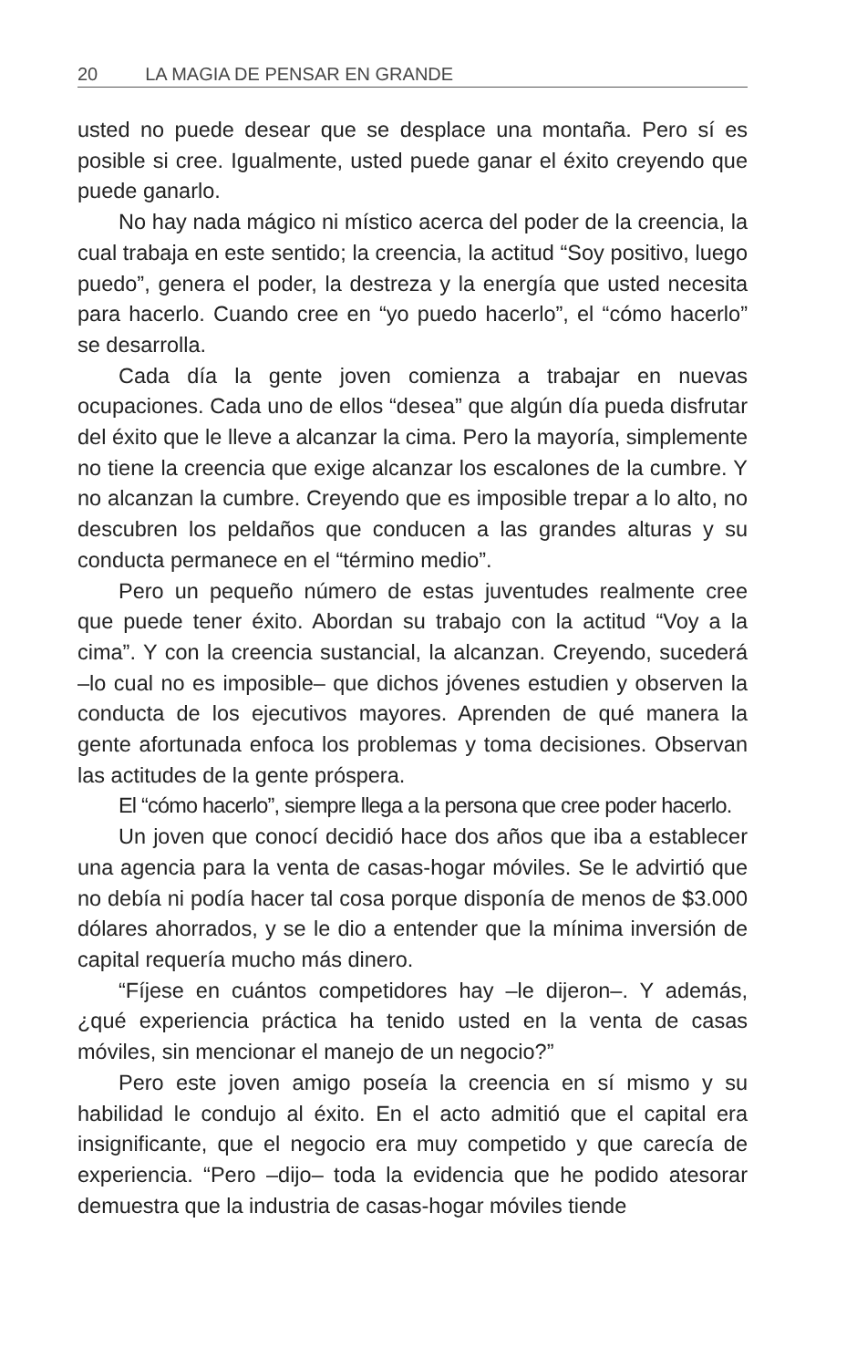20 LA MAGIA DE PENSAR EN GRANDE
usted no puede desear que se desplace una montaña. Pero sí es posible si cree. Igualmente, usted puede ganar el éxito creyendo que puede ganarlo.
No hay nada mágico ni místico acerca del poder de la creencia, la cual trabaja en este sentido; la creencia, la actitud “Soy positivo, luego puedo”, genera el poder, la destreza y la energía que usted necesita para hacerlo. Cuando cree en “yo puedo hacerlo”, el “cómo hacerlo” se desarrolla.
Cada día la gente joven comienza a trabajar en nuevas ocupaciones. Cada uno de ellos “desea” que algún día pueda disfrutar del éxito que le lleve a alcanzar la cima. Pero la mayoría, simplemente no tiene la creencia que exige alcanzar los escalones de la cumbre. Y no alcanzan la cumbre. Creyendo que es imposible trepar a lo alto, no descubren los peldaños que conducen a las grandes alturas y su conducta permanece en el “término medio”.
Pero un pequeño número de estas juventudes realmente cree que puede tener éxito. Abordan su trabajo con la actitud “Voy a la cima”. Y con la creencia sustancial, la alcanzan. Creyendo, sucederá –lo cual no es imposible– que dichos jóvenes estudien y observen la conducta de los ejecutivos mayores. Aprenden de qué manera la gente afortunada enfoca los problemas y toma decisiones. Observan las actitudes de la gente próspera.
El “cómo hacerlo”, siempre llega a la persona que cree poder hacerlo.
Un joven que conocí decidió hace dos años que iba a establecer una agencia para la venta de casas-hogar móviles. Se le advirtió que no debía ni podía hacer tal cosa porque disponía de menos de $3.000 dólares ahorrados, y se le dio a entender que la mínima inversión de capital requería mucho más dinero.
“Fíjese en cuántos competidores hay –le dijeron–. Y además, ¿qué experiencia práctica ha tenido usted en la venta de casas móviles, sin mencionar el manejo de un negocio?”
Pero este joven amigo poseía la creencia en sí mismo y su habilidad le condujo al éxito. En el acto admitió que el capital era insignificante, que el negocio era muy competido y que carecía de experiencia. “Pero –dijo– toda la evidencia que he podido atesorar demuestra que la industria de casas-hogar móviles tiende